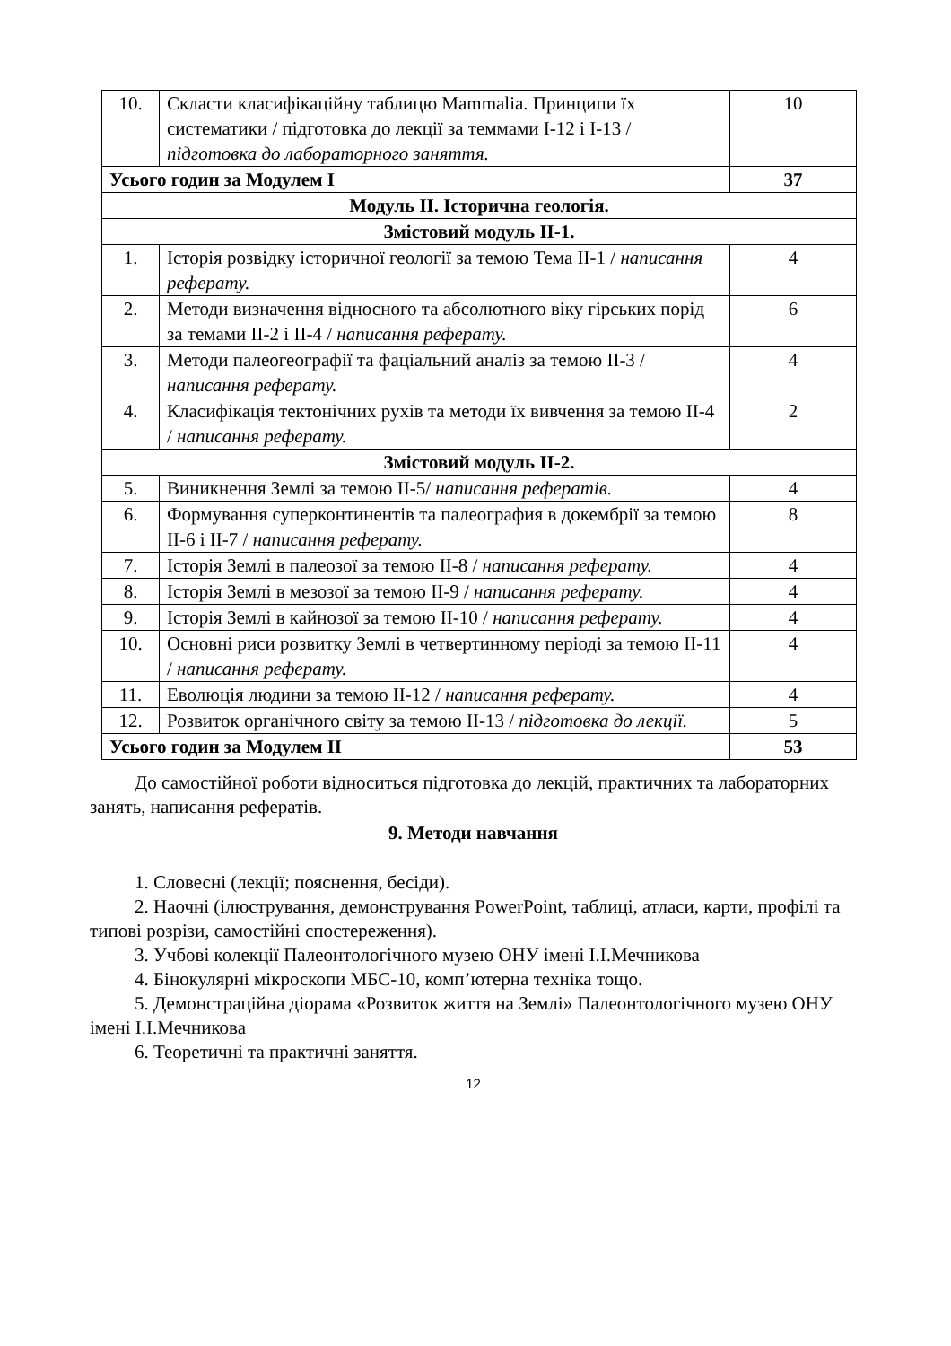| 10. | Скласти класифікаційну таблицю Mammalia. Принципи їх систематики / підготовка до лекції за теммами I-12 і I-13 / підготовка до лабораторного заняття. | 10 |
| Усього годин за Модулем I | | 37 |
| Модуль II. Історична геологія. | | |
| Змістовий модуль II-1. | | |
| 1. | Історія розвідку історичної геології за темою Тема II-1 / написання реферату. | 4 |
| 2. | Методи визначення відносного та абсолютного віку гірських порід за темами II-2 і II-4 / написання реферату. | 6 |
| 3. | Методи палеогеографії та фаціальний аналіз за темою II-3 / написання реферату. | 4 |
| 4. | Класифікація тектонічних рухів та методи їх вивчення за темою II-4 / написання реферату. | 2 |
| Змістовий модуль II-2. | | |
| 5. | Виникнення Землі за темою II-5/ написання рефератів. | 4 |
| 6. | Формування суперконтинентів та палеография в докембрії за темою II-6 і II-7 / написання реферату. | 8 |
| 7. | Історія Землі в палеозої за темою II-8 / написання реферату. | 4 |
| 8. | Історія Землі в мезозої за темою II-9 / написання реферату. | 4 |
| 9. | Історія Землі в кайнозої за темою II-10 / написання реферату. | 4 |
| 10. | Основні риси розвитку Землі в четвертинному періоді за темою II-11 / написання реферату. | 4 |
| 11. | Еволюція людини за темою II-12 / написання реферату. | 4 |
| 12. | Розвиток органічного світу за темою II-13 / підготовка до лекції. | 5 |
| Усього годин за Модулем II | | 53 |
До самостійної роботи відноситься підготовка до лекцій, практичних та лабораторних занять, написання рефератів.
9. Методи навчання
1. Словесні (лекції; пояснення, бесіди).
2. Наочні (ілюстрування, демонстрування PowerPoint, таблиці, атласи, карти, профілі та типові розрізи, самостійні спостереження).
3. Учбові колекції Палеонтологічного музею ОНУ імені І.І.Мечникова
4. Бінокулярні мікроскопи МБС-10, комп’ютерна техніка тощо.
5. Демонстраційна діорама «Розвиток життя на Землі» Палеонтологічного музею ОНУ імені І.І.Мечникова
6. Теоретичні та практичні заняття.
12